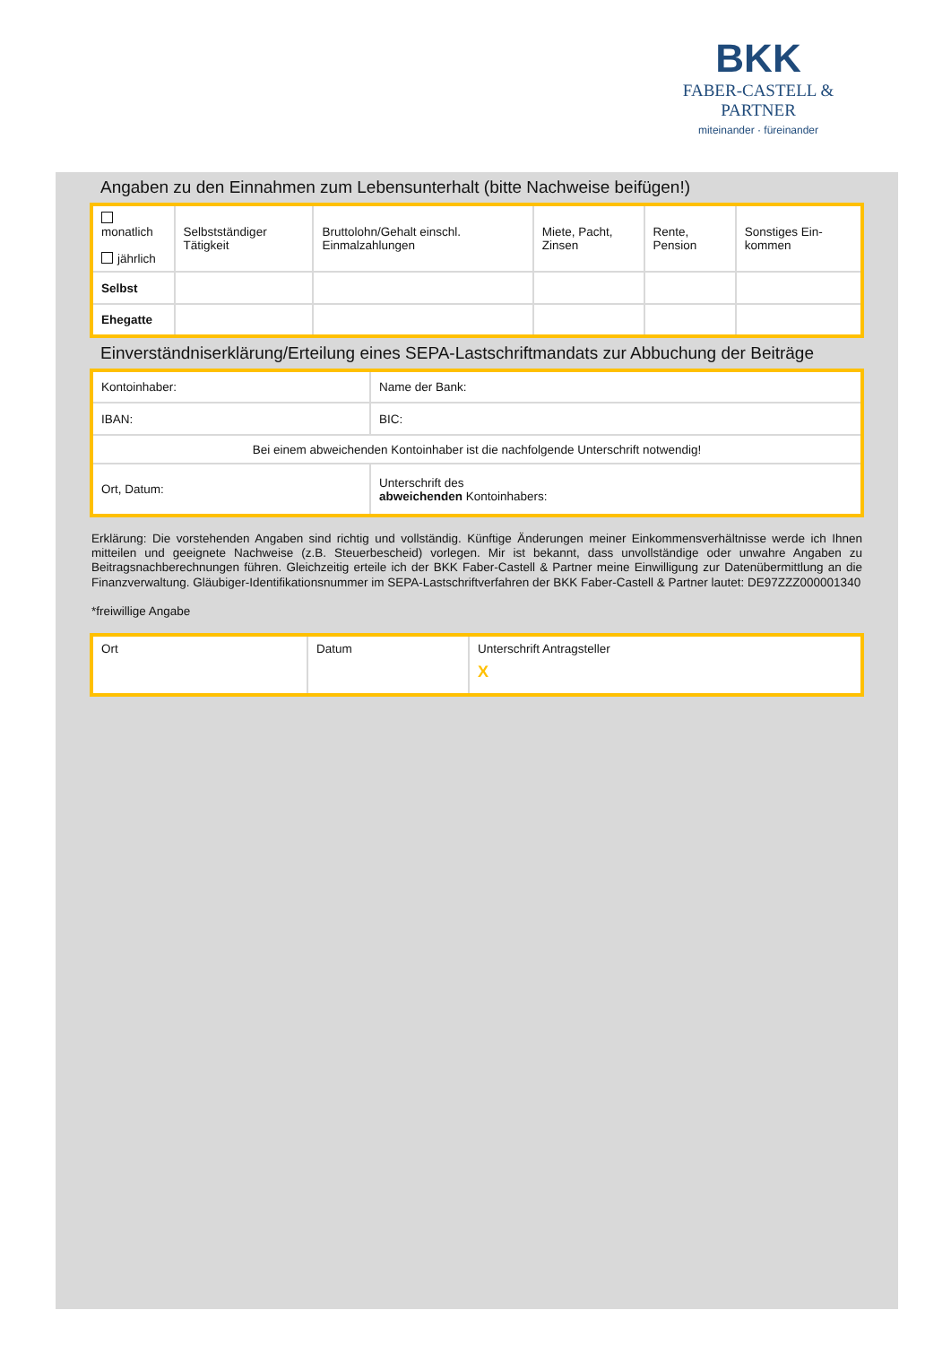BKK
FABER-CASTELL & PARTNER
miteinander · füreinander
Angaben zu den Einnahmen zum Lebensunterhalt (bitte Nachweise beifügen!)
| monatlich jährlich | Selbstständiger Tätigkeit | Bruttolohn/Gehalt einschl. Einmalzahlungen | Miete, Pacht, Zinsen | Rente, Pension | Sonstiges Ein-kommen |
| Selbst | | | | | |
| Ehegatte | | | | | |
Einverständniserklärung/Erteilung eines SEPA-Lastschriftmandats zur Abbuchung der Beiträge
| Kontoinhaber: | | Name der Bank: |
| IBAN: | | BIC: |
| Bei einem abweichenden Kontoinhaber ist die nachfolgende Unterschrift notwendig! | | |
| Ort, Datum: | Unterschrift des abweichenden Kontoinhabers: | |
Erklärung: Die vorstehenden Angaben sind richtig und vollständig. Künftige Änderungen meiner Einkommensverhältnisse werde ich Ihnen mitteilen und geeignete Nachweise (z.B. Steuerbescheid) vorlegen. Mir ist bekannt, dass unvollständige oder unwahre Angaben zu Beitragsnachberechnungen führen. Gleichzeitig erteile ich der BKK Faber-Castell & Partner meine Einwilligung zur Datenübermittlung an die Finanzverwaltung. Gläubiger-Identifikationsnummer im SEPA-Lastschriftverfahren der BKK Faber-Castell & Partner lautet: DE97ZZZ000001340
*freiwillige Angabe
| Ort | Datum | Unterschrift Antragsteller X |